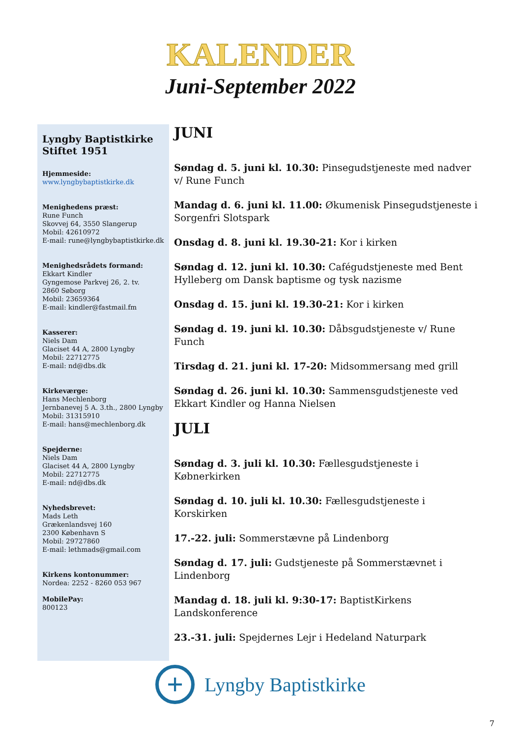KALENDER
Juni-September 2022
Lyngby Baptistkirke
Stiftet 1951
Hjemmeside:
www.lyngbybaptistkirke.dk
Menighedens præst:
Rune Funch
Skovvej 64, 3550 Slangerup
Mobil: 42610972
E-mail: rune@lyngbybaptistkirke.dk
Menighedsrådets formand:
Ekkart Kindler
Gyngemose Parkvej 26, 2. tv.
2860 Søborg
Mobil: 23659364
E-mail: kindler@fastmail.fm
Kasserer:
Niels Dam
Glaciset 44 A, 2800 Lyngby
Mobil: 22712775
E-mail: nd@dbs.dk
Kirkeværge:
Hans Mechlenborg
Jernbanevej 5 A. 3.th., 2800 Lyngby
Mobil: 31315910
E-mail: hans@mechlenborg.dk
Spejderne:
Niels Dam
Glaciset 44 A, 2800 Lyngby
Mobil: 22712775
E-mail: nd@dbs.dk
Nyhedsbrevet:
Mads Leth
Grækenlandsvej 160
2300 København S
Mobil: 29727860
E-mail: lethmads@gmail.com
Kirkens kontonummer:
Nordea: 2252 - 8260 053 967
MobilePay:
800123
JUNI
Søndag d. 5. juni kl. 10.30: Pinsegudstjeneste med nadver v/ Rune Funch
Mandag d. 6. juni kl. 11.00: Økumenisk Pinsegudstjeneste i Sorgenfri Slotspark
Onsdag d. 8. juni kl. 19.30-21: Kor i kirken
Søndag d. 12. juni kl. 10.30: Cafégudstjeneste med Bent Hylleberg om Dansk baptisme og tysk nazisme
Onsdag d. 15. juni kl. 19.30-21: Kor i kirken
Søndag d. 19. juni kl. 10.30: Dåbsgudstjeneste v/ Rune Funch
Tirsdag d. 21. juni kl. 17-20: Midsommersang med grill
Søndag d. 26. juni kl. 10.30: Sammensgudstjeneste ved Ekkart Kindler og Hanna Nielsen
JULI
Søndag d. 3. juli kl. 10.30: Fællesgudstjeneste i Købnerkirken
Søndag d. 10. juli kl. 10.30: Fællesgudstjeneste i Korskirken
17.-22. juli: Sommerstævne på Lindenborg
Søndag d. 17. juli: Gudstjeneste på Sommerstævnet i Lindenborg
Mandag d. 18. juli kl. 9:30-17: BaptistKirkens Landskonference
23.-31. juli: Spejdernes Lejr i Hedeland Naturpark
+
Lyngby Baptistkirke
7